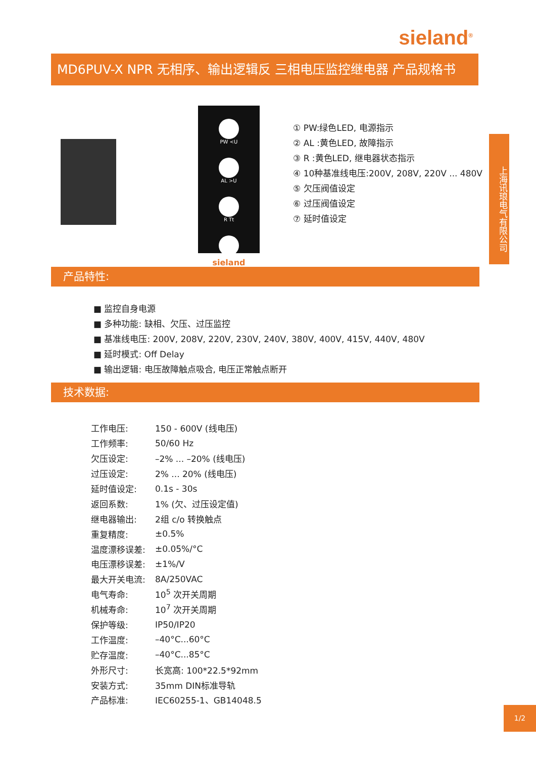sieland<sup>®</sup>
MD6PUV-X NPR 无相序、输出逻辑反 三相电压监控继电器 产品规格书
PW <U
AL >U
R Tt
sieland
① PW:绿色LED, 电源指示
② AL :黄色LED, 故障指示
③ R :黄色LED, 继电器状态指示
④ 10种基准线电压:200V, 208V, 220V ... 480V
⑤ 欠压阀值设定
⑥ 过压阀值设定
⑦ 延时值设定
上海讯琅电气有限公司
产品特性:
■ 监控自身电源
■ 多种功能: 缺相、欠压、过压监控
■ 基准线电压: 200V, 208V, 220V, 230V, 240V, 380V, 400V, 415V, 440V, 480V
■ 延时模式: Off Delay
■ 输出逻辑: 电压故障触点吸合, 电压正常触点断开
技术数据:
| 工作电压: | 150 - 600V (线电压) |
| 工作频率: | 50/60 Hz |
| 欠压设定: | –2% ... –20% (线电压) |
| 过压设定: | 2% ... 20% (线电压) |
| 延时值设定: | 0.1s - 30s |
| 返回系数: | 1% (欠、过压设定值) |
| 继电器输出: | 2组 c/o 转换触点 |
| 重复精度: | ±0.5% |
| 温度漂移误差: | ±0.05%/°C |
| 电压漂移误差: | ±1%/V |
| 最大开关电流: | 8A/250VAC |
| 电气寿命: | 10<sup>5</sup> 次开关周期 |
| 机械寿命: | 10<sup>7</sup> 次开关周期 |
| 保护等级: | IP50/IP20 |
| 工作温度: | –40°C...60°C |
| 贮存温度: | –40°C...85°C |
| 外形尺寸: | 长宽高: 100*22.5*92mm |
| 安装方式: | 35mm DIN标准导轨 |
| 产品标准: | IEC60255-1、GB14048.5 |
1/2